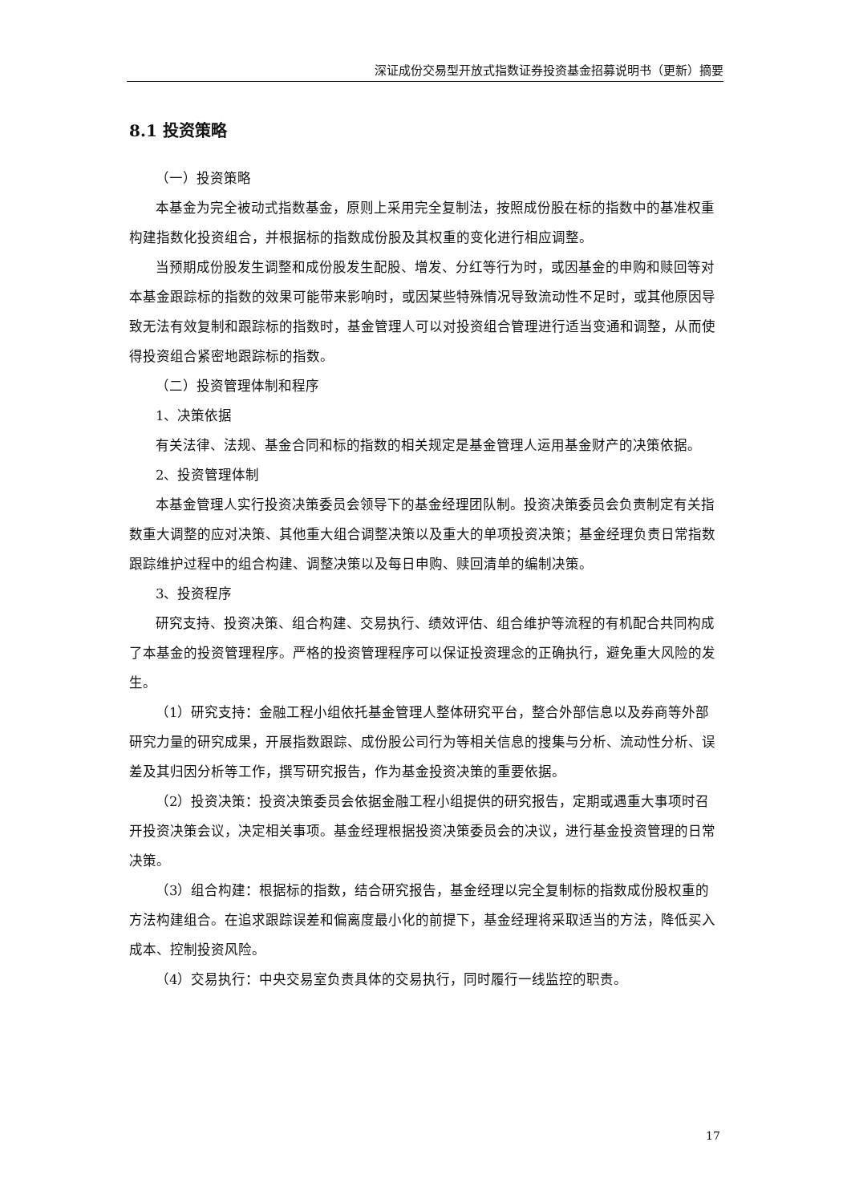深证成份交易型开放式指数证券投资基金招募说明书（更新）摘要
8.1 投资策略
（一）投资策略
本基金为完全被动式指数基金，原则上采用完全复制法，按照成份股在标的指数中的基准权重构建指数化投资组合，并根据标的指数成份股及其权重的变化进行相应调整。
当预期成份股发生调整和成份股发生配股、增发、分红等行为时，或因基金的申购和赎回等对本基金跟踪标的指数的效果可能带来影响时，或因某些特殊情况导致流动性不足时，或其他原因导致无法有效复制和跟踪标的指数时，基金管理人可以对投资组合管理进行适当变通和调整，从而使得投资组合紧密地跟踪标的指数。
（二）投资管理体制和程序
1、决策依据
有关法律、法规、基金合同和标的指数的相关规定是基金管理人运用基金财产的决策依据。
2、投资管理体制
本基金管理人实行投资决策委员会领导下的基金经理团队制。投资决策委员会负责制定有关指数重大调整的应对决策、其他重大组合调整决策以及重大的单项投资决策；基金经理负责日常指数跟踪维护过程中的组合构建、调整决策以及每日申购、赎回清单的编制决策。
3、投资程序
研究支持、投资决策、组合构建、交易执行、绩效评估、组合维护等流程的有机配合共同构成了本基金的投资管理程序。严格的投资管理程序可以保证投资理念的正确执行，避免重大风险的发生。
（1）研究支持：金融工程小组依托基金管理人整体研究平台，整合外部信息以及券商等外部研究力量的研究成果，开展指数跟踪、成份股公司行为等相关信息的搜集与分析、流动性分析、误差及其归因分析等工作，撰写研究报告，作为基金投资决策的重要依据。
（2）投资决策：投资决策委员会依据金融工程小组提供的研究报告，定期或遇重大事项时召开投资决策会议，决定相关事项。基金经理根据投资决策委员会的决议，进行基金投资管理的日常决策。
（3）组合构建：根据标的指数，结合研究报告，基金经理以完全复制标的指数成份股权重的方法构建组合。在追求跟踪误差和偏离度最小化的前提下，基金经理将采取适当的方法，降低买入成本、控制投资风险。
（4）交易执行：中央交易室负责具体的交易执行，同时履行一线监控的职责。
17